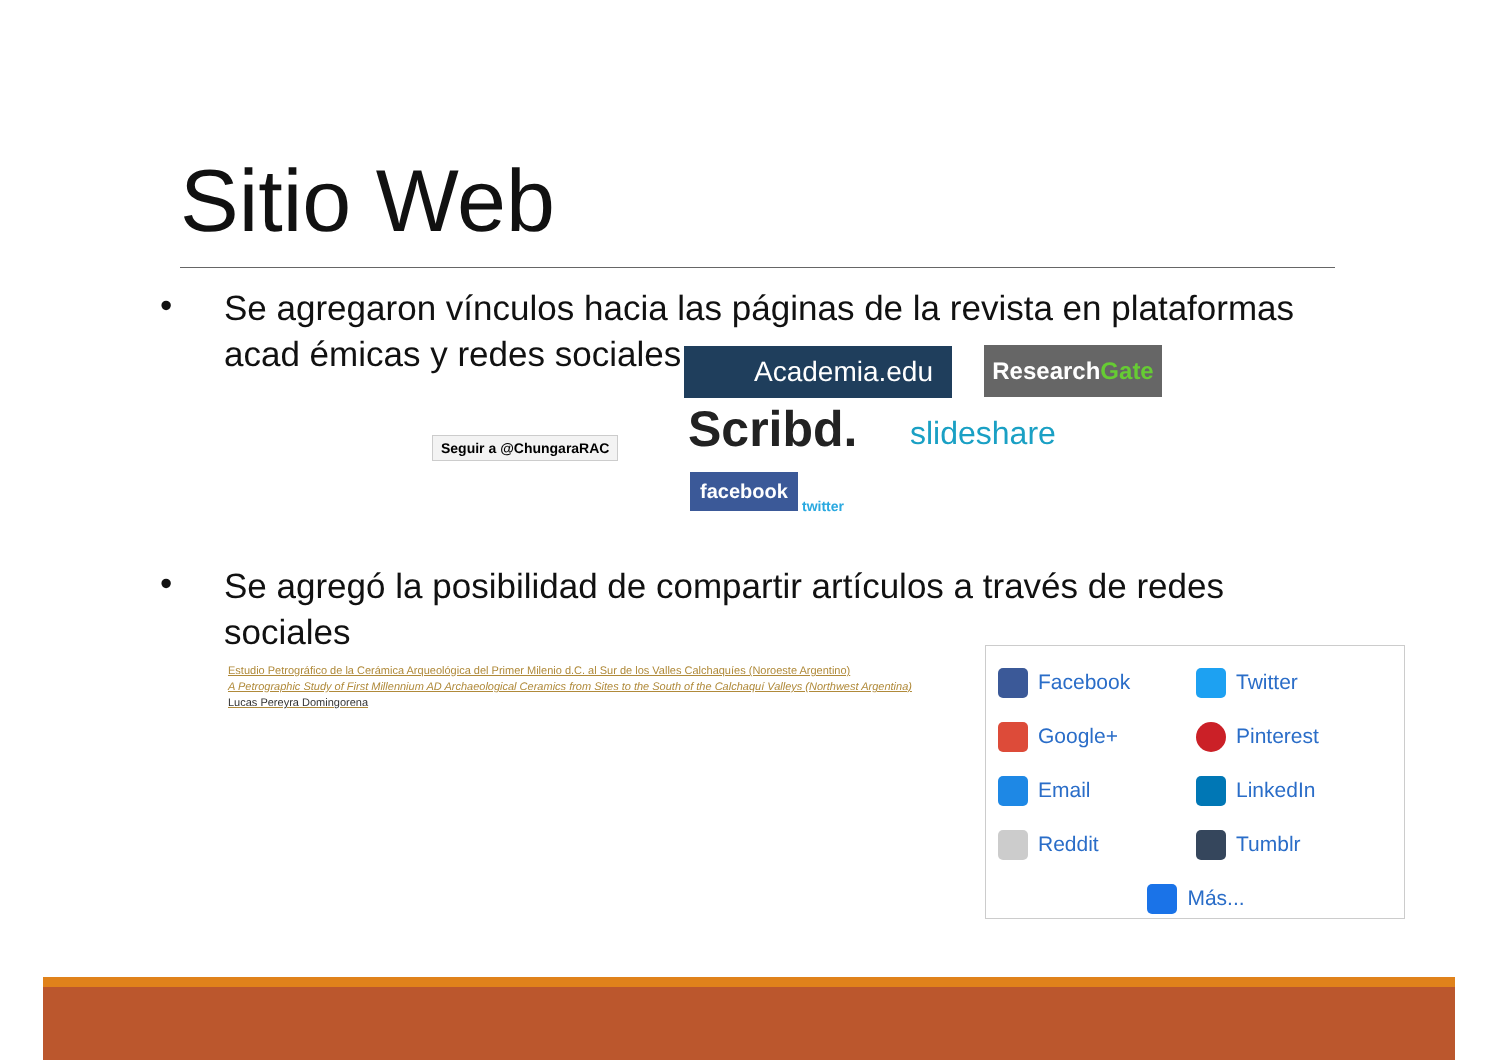Sitio Web
•
Se agregaron vínculos hacia las páginas de la revista en plataformas acad émicas y redes sociales
Seguir a @ChungaraRAC
Academia.edu ResearchGate
Scribd. slideshare
facebook
twitter
•
Se agregó la posibilidad de compartir artículos a través de redes sociales
Estudio Petrográfico de la Cerámica Arqueológica del Primer Milenio d.C. al Sur de los Valles Calchaquíes (Noroeste Argentino)
A Petrographic Study of First Millennium AD Archaeological Ceramics from Sites to the South of the Calchaquí Valleys (Northwest Argentina)
Lucas Pereyra Domingorena
Facebook
Twitter
Google+
Pinterest
Email
LinkedIn
Reddit
Tumblr
Más...